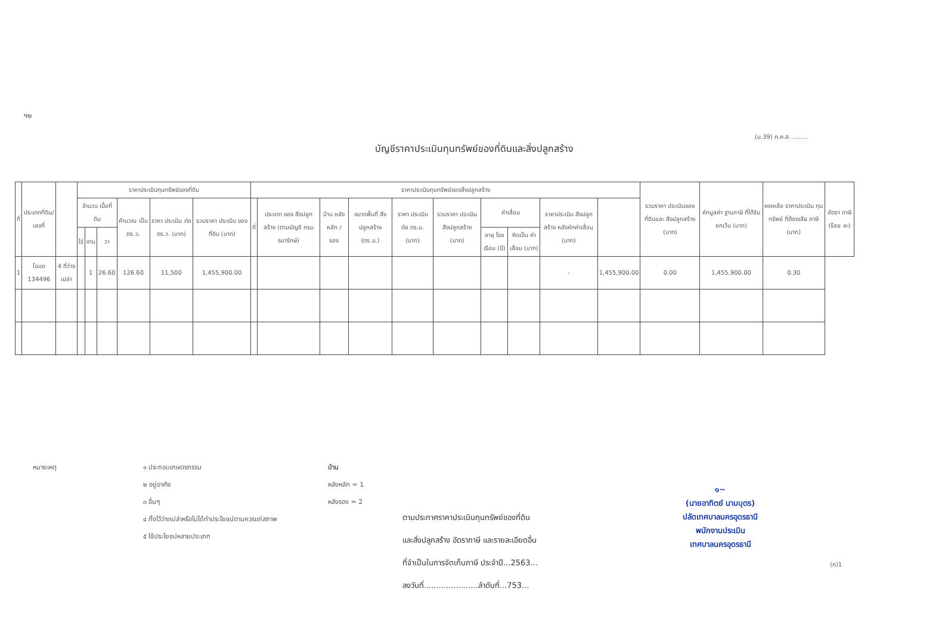ฯ๒
(ม.39) ภ.ค.ส. ........
บัญชีราคาประเมินทุนทรัพย์ของที่ดินและสิ่งปลูกสร้าง
| ที่ | ประเภทที่ดิน/ เลขที่ | | ราคาประเมินทุนทรัพย์ของที่ดิน | | | | | | ราคาประเมินทุนทรัพย์ของสิ่งปลูกสร้าง | | | | | | | | | | รวมราคา ประเมินของ ที่ดินและ สิ่งปลูกสร้าง (บาท) | หักมูลค่า ฐานภาษี ที่ได้รับ ยกเว้น (บาท) | คงเหลือ ราคาประเมิน ทุนทรัพย์ ที่ต้องเสีย ภาษี (บาท) | อัตรา ภาษี (ร้อย ละ) |
| --- | --- | --- | --- | --- | --- | --- | --- | --- | --- | --- | --- | --- | --- | --- | --- | --- | --- | --- | --- | --- | --- | --- |
| | | | จำนวน เนื้อที่ดิน | | | คำนวณ เป็น ตร.ว. | ราคา ประเมิน ต่อ ตร.ว. (บาท) | รวมราคา ประเมิน ของที่ดิน (บาท) | ที่ | ประเภท ของ สิ่งปลูกสร้าง (ตามบัญชี กรมธนารักษ์) | บ้าน หลัง หลัก / รอง | ขนาดพื้นที่ สิ่งปลูกสร้าง (ตร.ม.) | ราคา ประเมิน ต่อ ตร.ม. (บาท) | รวมราคา ประเมิน สิ่งปลูกสร้าง (บาท) | ค่าเสื่อม | | ราคาประเมิน สิ่งปลูกสร้าง หลังหักค่าเสื่อม (บาท) | | | | | |
| | | | ไร่ | งาน | วา | | | | | | | | | | อายุ โรง เรือน (ปี) | คิดเป็น ค่าเสื่อม (บาท) | | | | | | |
| 1 | โฉนด 134496 | 4 ที่ว่างเปล่า | | 1 | 26.60 | 126.60 | 11,500 | 1,455,900.00 | | | | | | | | | - | 1,455,900.00 | 0.00 | 1,455,900.00 | 0.30 | |
หมายเหตุ ๑ ประกอบเกษตรกรรม
๒ อยู่อาศัย
๓ อื่นๆ
๔ ทิ้งไว้ว่างเปล่าหรือไม่ได้ทำประโยชน์ตามควรแก่สภาพ
๕ ใช้ประโยชน์หลายประเภท
บ้าน
หลังหลัก = 1
หลังรอง = 2
ตามประกาศราคาประเมินทุนทรัพย์ของที่ดิน
และสิ่งปลูกสร้าง อัตราภาษี และรายละเอียดอื่น
ที่จำเป็นในการจัดเก็บภาษี ประจำปี...2563...
ลงวันที่......................ลำดับที่...753...
๑~
(นายอาทิตย์ นามบุตร)
ปลัดเทศบาลนครอุดรธานี
พนักงานประเมิน
เทศบาลนครอุดรธานี
(ก)1